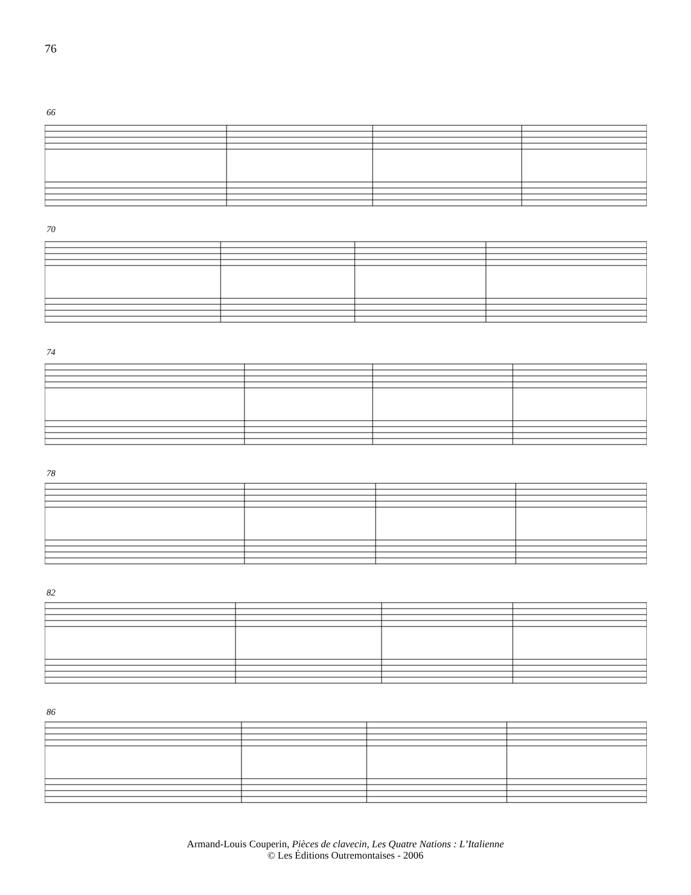76
66
70
74
78
82
86
Armand-Louis Couperin, Pièces de clavecin, Les Quatre Nations : L’Italienne
© Les Éditions Outremontaises - 2006